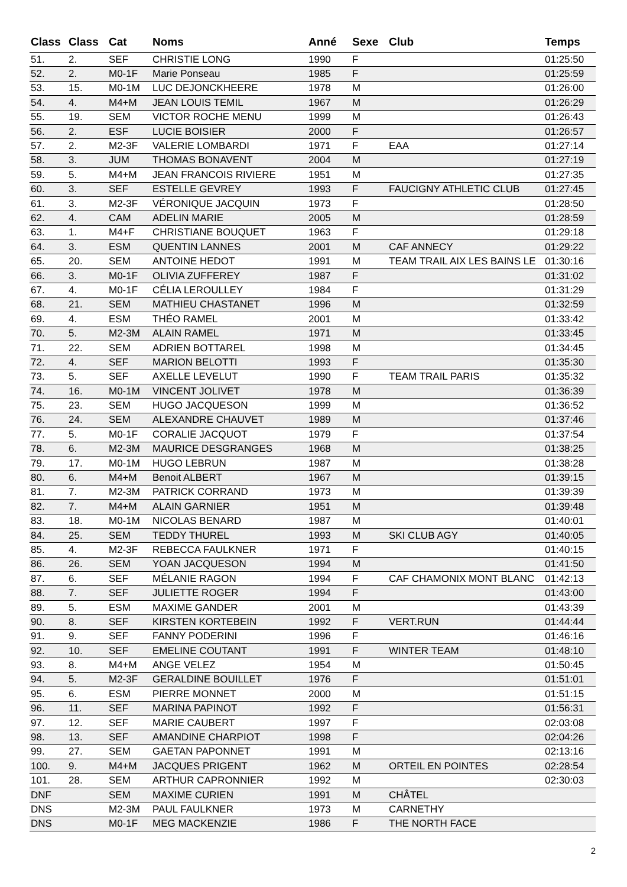| Class | Class | Cat | Noms | Anné | Sexe | Club | Temps |
| --- | --- | --- | --- | --- | --- | --- | --- |
| 51. | 2. | SEF | CHRISTIE LONG | 1990 | F | | 01:25:50 |
| 52. | 2. | M0-1F | Marie Ponseau | 1985 | F | | 01:25:59 |
| 53. | 15. | M0-1M | LUC DEJONCKHEERE | 1978 | M | | 01:26:00 |
| 54. | 4. | M4+M | JEAN LOUIS TEMIL | 1967 | M | | 01:26:29 |
| 55. | 19. | SEM | VICTOR ROCHE MENU | 1999 | M | | 01:26:43 |
| 56. | 2. | ESF | LUCIE BOISIER | 2000 | F | | 01:26:57 |
| 57. | 2. | M2-3F | VALERIE LOMBARDI | 1971 | F | EAA | 01:27:14 |
| 58. | 3. | JUM | THOMAS BONAVENT | 2004 | M | | 01:27:19 |
| 59. | 5. | M4+M | JEAN FRANCOIS RIVIERE | 1951 | M | | 01:27:35 |
| 60. | 3. | SEF | ESTELLE GEVREY | 1993 | F | FAUCIGNY ATHLETIC CLUB | 01:27:45 |
| 61. | 3. | M2-3F | VÉRONIQUE JACQUIN | 1973 | F | | 01:28:50 |
| 62. | 4. | CAM | ADELIN MARIE | 2005 | M | | 01:28:59 |
| 63. | 1. | M4+F | CHRISTIANE BOUQUET | 1963 | F | | 01:29:18 |
| 64. | 3. | ESM | QUENTIN LANNES | 2001 | M | CAF ANNECY | 01:29:22 |
| 65. | 20. | SEM | ANTOINE HEDOT | 1991 | M | TEAM TRAIL AIX LES BAINS LE | 01:30:16 |
| 66. | 3. | M0-1F | OLIVIA ZUFFEREY | 1987 | F | | 01:31:02 |
| 67. | 4. | M0-1F | CÉLIA LEROULLEY | 1984 | F | | 01:31:29 |
| 68. | 21. | SEM | MATHIEU CHASTANET | 1996 | M | | 01:32:59 |
| 69. | 4. | ESM | THÉO RAMEL | 2001 | M | | 01:33:42 |
| 70. | 5. | M2-3M | ALAIN RAMEL | 1971 | M | | 01:33:45 |
| 71. | 22. | SEM | ADRIEN BOTTAREL | 1998 | M | | 01:34:45 |
| 72. | 4. | SEF | MARION BELOTTI | 1993 | F | | 01:35:30 |
| 73. | 5. | SEF | AXELLE LEVELUT | 1990 | F | TEAM TRAIL PARIS | 01:35:32 |
| 74. | 16. | M0-1M | VINCENT JOLIVET | 1978 | M | | 01:36:39 |
| 75. | 23. | SEM | HUGO JACQUESON | 1999 | M | | 01:36:52 |
| 76. | 24. | SEM | ALEXANDRE CHAUVET | 1989 | M | | 01:37:46 |
| 77. | 5. | M0-1F | CORALIE JACQUOT | 1979 | F | | 01:37:54 |
| 78. | 6. | M2-3M | MAURICE DESGRANGES | 1968 | M | | 01:38:25 |
| 79. | 17. | M0-1M | HUGO LEBRUN | 1987 | M | | 01:38:28 |
| 80. | 6. | M4+M | Benoit ALBERT | 1967 | M | | 01:39:15 |
| 81. | 7. | M2-3M | PATRICK CORRAND | 1973 | M | | 01:39:39 |
| 82. | 7. | M4+M | ALAIN GARNIER | 1951 | M | | 01:39:48 |
| 83. | 18. | M0-1M | NICOLAS BENARD | 1987 | M | | 01:40:01 |
| 84. | 25. | SEM | TEDDY THUREL | 1993 | M | SKI CLUB AGY | 01:40:05 |
| 85. | 4. | M2-3F | REBECCA FAULKNER | 1971 | F | | 01:40:15 |
| 86. | 26. | SEM | YOAN JACQUESON | 1994 | M | | 01:41:50 |
| 87. | 6. | SEF | MÉLANIE RAGON | 1994 | F | CAF CHAMONIX MONT BLANC | 01:42:13 |
| 88. | 7. | SEF | JULIETTE ROGER | 1994 | F | | 01:43:00 |
| 89. | 5. | ESM | MAXIME GANDER | 2001 | M | | 01:43:39 |
| 90. | 8. | SEF | KIRSTEN KORTEBEIN | 1992 | F | VERT.RUN | 01:44:44 |
| 91. | 9. | SEF | FANNY PODERINI | 1996 | F | | 01:46:16 |
| 92. | 10. | SEF | EMELINE COUTANT | 1991 | F | WINTER TEAM | 01:48:10 |
| 93. | 8. | M4+M | ANGE VELEZ | 1954 | M | | 01:50:45 |
| 94. | 5. | M2-3F | GERALDINE BOUILLET | 1976 | F | | 01:51:01 |
| 95. | 6. | ESM | PIERRE MONNET | 2000 | M | | 01:51:15 |
| 96. | 11. | SEF | MARINA PAPINOT | 1992 | F | | 01:56:31 |
| 97. | 12. | SEF | MARIE CAUBERT | 1997 | F | | 02:03:08 |
| 98. | 13. | SEF | AMANDINE CHARPIOT | 1998 | F | | 02:04:26 |
| 99. | 27. | SEM | GAETAN PAPONNET | 1991 | M | | 02:13:16 |
| 100. | 9. | M4+M | JACQUES PRIGENT | 1962 | M | ORTEIL EN POINTES | 02:28:54 |
| 101. | 28. | SEM | ARTHUR CAPRONNIER | 1992 | M | | 02:30:03 |
| DNF | | SEM | MAXIME CURIEN | 1991 | M | CHÂTEL | |
| DNS | | M2-3M | PAUL FAULKNER | 1973 | M | CARNETHY | |
| DNS | | M0-1F | MEG MACKENZIE | 1986 | F | THE NORTH FACE | |
2